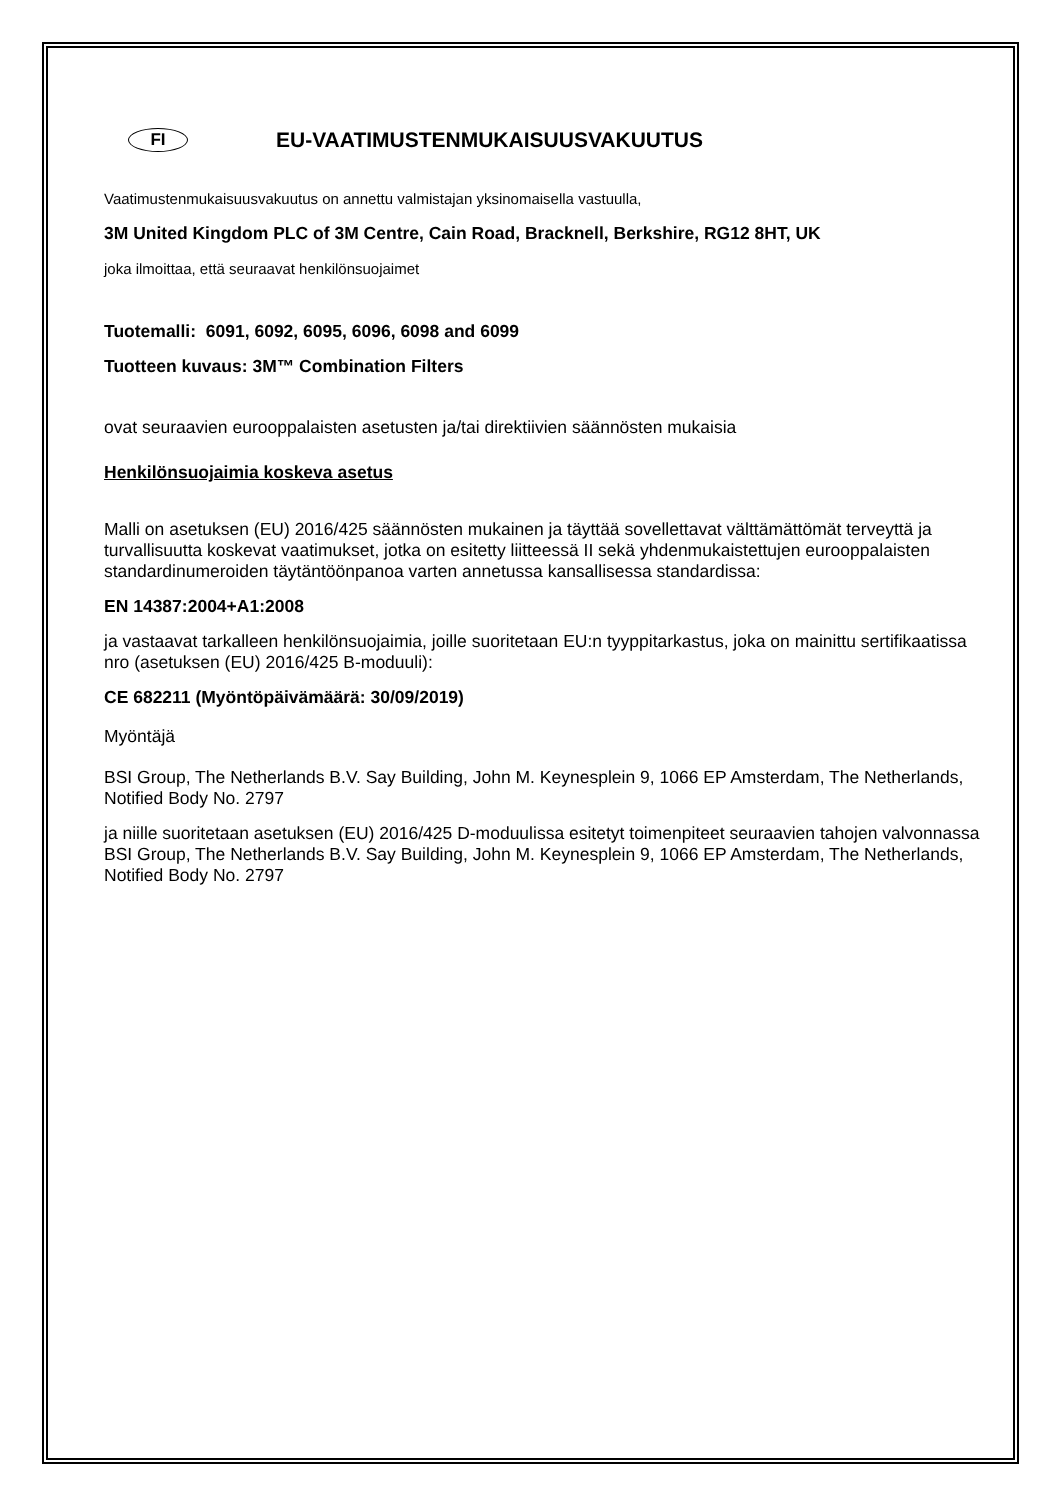FI
EU-VAATIMUSTENMUKAISUUSVAKUUTUS
Vaatimustenmukaisuusvakuutus on annettu valmistajan yksinomaisella vastuulla,
3M United Kingdom PLC of 3M Centre, Cain Road, Bracknell, Berkshire, RG12 8HT, UK
joka ilmoittaa, että seuraavat henkilönsuojaimet
Tuotemalli: 6091, 6092, 6095, 6096, 6098 and 6099
Tuotteen kuvaus: 3M™ Combination Filters
ovat seuraavien eurooppalaisten asetusten ja/tai direktiivien säännösten mukaisia
Henkilönsuojaimia koskeva asetus
Malli on asetuksen (EU) 2016/425 säännösten mukainen ja täyttää sovellettavat välttämättömät terveyttä ja turvallisuutta koskevat vaatimukset, jotka on esitetty liitteessä II sekä yhdenmukaistettujen eurooppalaisten standardinumeroiden täytäntöönpanoa varten annetussa kansallisessa standardissa:
EN 14387:2004+A1:2008
ja vastaavat tarkalleen henkilönsuojaimia, joille suoritetaan EU:n tyyppitarkastus, joka on mainittu sertifikaatissa nro (asetuksen (EU) 2016/425 B-moduuli):
CE 682211 (Myöntöpäivämäärä: 30/09/2019)
Myöntäjä
BSI Group, The Netherlands B.V. Say Building, John M. Keynesplein 9, 1066 EP Amsterdam, The Netherlands, Notified Body No. 2797
ja niille suoritetaan asetuksen (EU) 2016/425 D-moduulissa esitetyt toimenpiteet seuraavien tahojen valvonnassa BSI Group, The Netherlands B.V. Say Building, John M. Keynesplein 9, 1066 EP Amsterdam, The Netherlands, Notified Body No. 2797